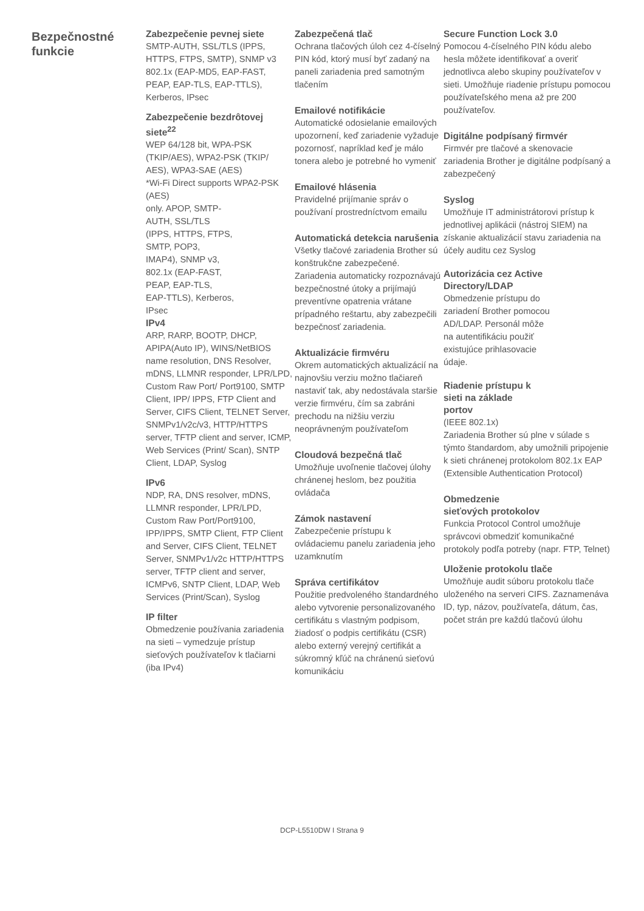Bezpečnostné funkcie
Zabezpečenie pevnej siete
SMTP-AUTH, SSL/TLS (IPPS, HTTPS, FTPS, SMTP), SNMP v3 802.1x (EAP-MD5, EAP-FAST, PEAP, EAP-TLS, EAP-TTLS), Kerberos, IPsec
Zabezpečenie bezdrôtovej siete<sup>22</sup>
WEP 64/128 bit, WPA-PSK (TKIP/AES), WPA2-PSK (TKIP/ AES), WPA3-SAE (AES)
*Wi-Fi Direct supports WPA2-PSK (AES)
only. APOP, SMTP-
AUTH, SSL/TLS
(IPPS, HTTPS, FTPS,
SMTP, POP3,
IMAP4), SNMP v3,
802.1x (EAP-FAST,
PEAP, EAP-TLS,
EAP-TTLS), Kerberos,
IPsec
IPv4
ARP, RARP, BOOTP, DHCP, APIPA(Auto IP), WINS/NetBIOS name resolution, DNS Resolver, mDNS, LLMNR responder, LPR/LPD, Custom Raw Port/ Port9100, SMTP Client, IPP/ IPPS, FTP Client and Server, CIFS Client, TELNET Server, SNMPv1/v2c/v3, HTTP/HTTPS server, TFTP client and server, ICMP, Web Services (Print/ Scan), SNTP Client, LDAP, Syslog
IPv6
NDP, RA, DNS resolver, mDNS, LLMNR responder, LPR/LPD, Custom Raw Port/Port9100, IPP/IPPS, SMTP Client, FTP Client and Server, CIFS Client, TELNET Server, SNMPv1/v2c HTTP/HTTPS server, TFTP client and server, ICMPv6, SNTP Client, LDAP, Web Services (Print/Scan), Syslog
IP filter
Obmedzenie používania zariadenia na sieti – vymedzuje prístup sieťových používateľov k tlačiarni (iba IPv4)
Zabezpečená tlač
Ochrana tlačových úloh cez 4-číselný PIN kód, ktorý musí byť zadaný na paneli zariadenia pred samotným tlačením
Emailové notifikácie
Automatické odosielanie emailových upozornení, keď zariadenie vyžaduje pozornosť, napríklad keď je málo tonera alebo je potrebné ho vymeniť
Emailové hlásenia
Pravidelné prijímanie správ o používaní prostredníctvom emailu
Automatická detekcia narušenia
Všetky tlačové zariadenia Brother sú konštrukčne zabezpečené. Zariadenia automaticky rozpoznávajú bezpečnostné útoky a prijímajú preventívne opatrenia vrátane prípadného reštartu, aby zabezpečili bezpečnosť zariadenia.
Aktualizácie firmvéru
Okrem automatických aktualizácií na najnovšiu verziu možno tlačiareň nastaviť tak, aby nedostávala staršie verzie firmvéru, čím sa zabráni prechodu na nižšiu verziu neoprávneným používateľom
Cloudová bezpečná tlač
Umožňuje uvoľnenie tlačovej úlohy chránenej heslom, bez použitia ovládača
Zámok nastavení
Zabezpečenie prístupu k ovládaciemu panelu zariadenia jeho uzamknutím
Správa certifikátov
Použitie predvoleného štandardného alebo vytvorenie personalizovaného certifikátu s vlastným podpisom, žiadosť o podpis certifikátu (CSR) alebo externý verejný certifikát a súkromný kľúč na chránenú sieťovú komunikáciu
Secure Function Lock 3.0
Pomocou 4-číselného PIN kódu alebo hesla môžete identifikovať a overiť jednotlivca alebo skupiny používateľov v sieti. Umožňuje riadenie prístupu pomocou používateľského mena až pre 200 používateľov.
Digitálne podpísaný firmvér
Firmvér pre tlačové a skenovacie zariadenia Brother je digitálne podpísaný a zabezpečený
Syslog
Umožňuje IT administrátorovi prístup k jednotlivej aplikácii (nástroj SIEM) na získanie aktualizácií stavu zariadenia na účely auditu cez Syslog
Autorizácia cez Active Directory/LDAP
Obmedzenie prístupu do
zariadení Brother pomocou
AD/LDAP. Personál môže
na autentifikáciu použiť
existujúce prihlasovacie
údaje.
Riadenie prístupu k
sieti na základe
portov
(IEEE 802.1x)
Zariadenia Brother sú plne v súlade s týmto štandardom, aby umožnili pripojenie k sieti chránenej protokolom 802.1x EAP (Extensible Authentication Protocol)
Obmedzenie
sieťových protokolov
Funkcia Protocol Control umožňuje správcovi obmedziť komunikačné protokoly podľa potreby (napr. FTP, Telnet)
Uloženie protokolu tlače
Umožňuje audit súboru protokolu tlače uloženého na serveri CIFS. Zaznamenáva ID, typ, názov, používateľa, dátum, čas, počet strán pre každú tlačovú úlohu
DCP-L5510DW I Strana 9